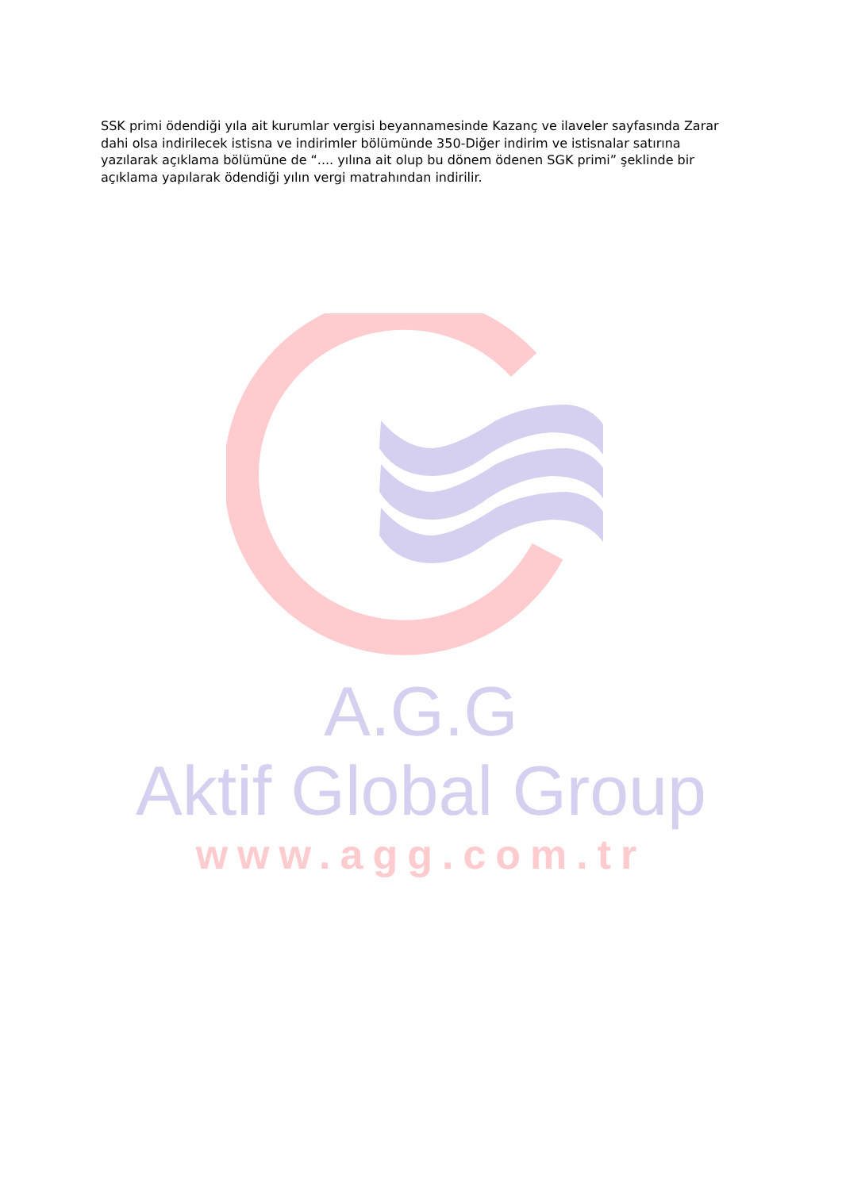SSK primi ödendiği yıla ait kurumlar vergisi beyannamesinde Kazanç ve ilaveler sayfasında Zarar dahi olsa indirilecek istisna ve indirimler bölümünde 350-Diğer indirim ve istisnalar satırına yazılarak açıklama bölümüne de “.... yılına ait olup bu dönem ödenen SGK primi” şeklinde bir açıklama yapılarak ödendiği yılın vergi matrahından indirilir.
A.G.G
Aktif Global Group
www.agg.com.tr